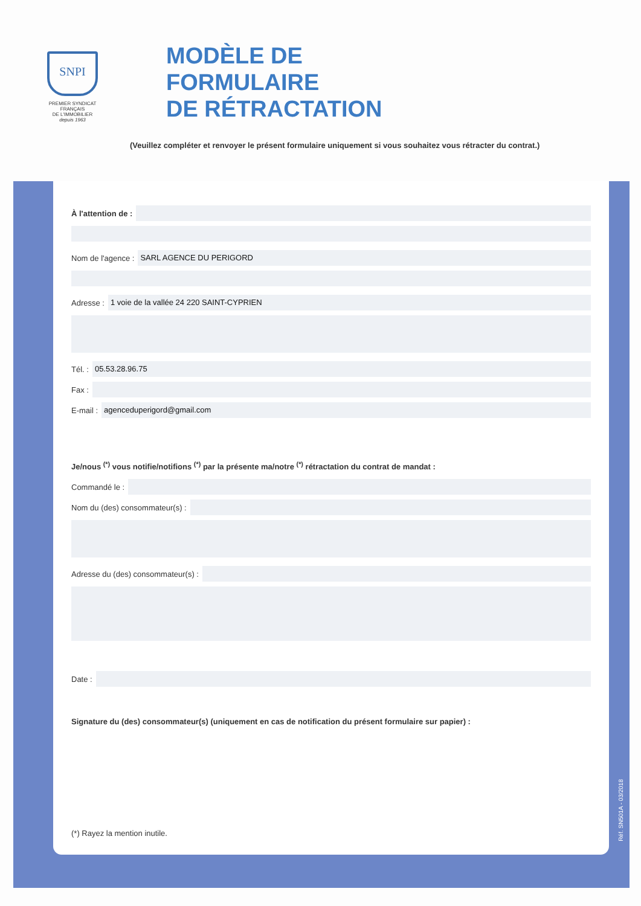SNPI
PREMIER SYNDICAT FRANÇAIS
DE L'IMMOBILIER
depuis 1963
MODÈLE DE
FORMULAIRE
DE RÉTRACTATION
(Veuillez compléter et renvoyer le présent formulaire uniquement si vous souhaitez vous rétracter du contrat.)
À l'attention de :
Nom de l'agence :
SARL AGENCE DU PERIGORD
Adresse :
1 voie de la vallée 24 220 SAINT-CYPRIEN
Tél. :
05.53.28.96.75
Fax :
E-mail :
agenceduperigord@gmail.com
Je/nous <sup>(*)</sup> vous notifie/notifions <sup>(*)</sup> par la présente ma/notre <sup>(*)</sup> rétractation du contrat de mandat :
Commandé le :
Nom du (des) consommateur(s) :
Adresse du (des) consommateur(s) :
Date :
Signature du (des) consommateur(s) (uniquement en cas de notification du présent formulaire sur papier) :
(*) Rayez la mention inutile.
Réf. SN501A - 03/2018